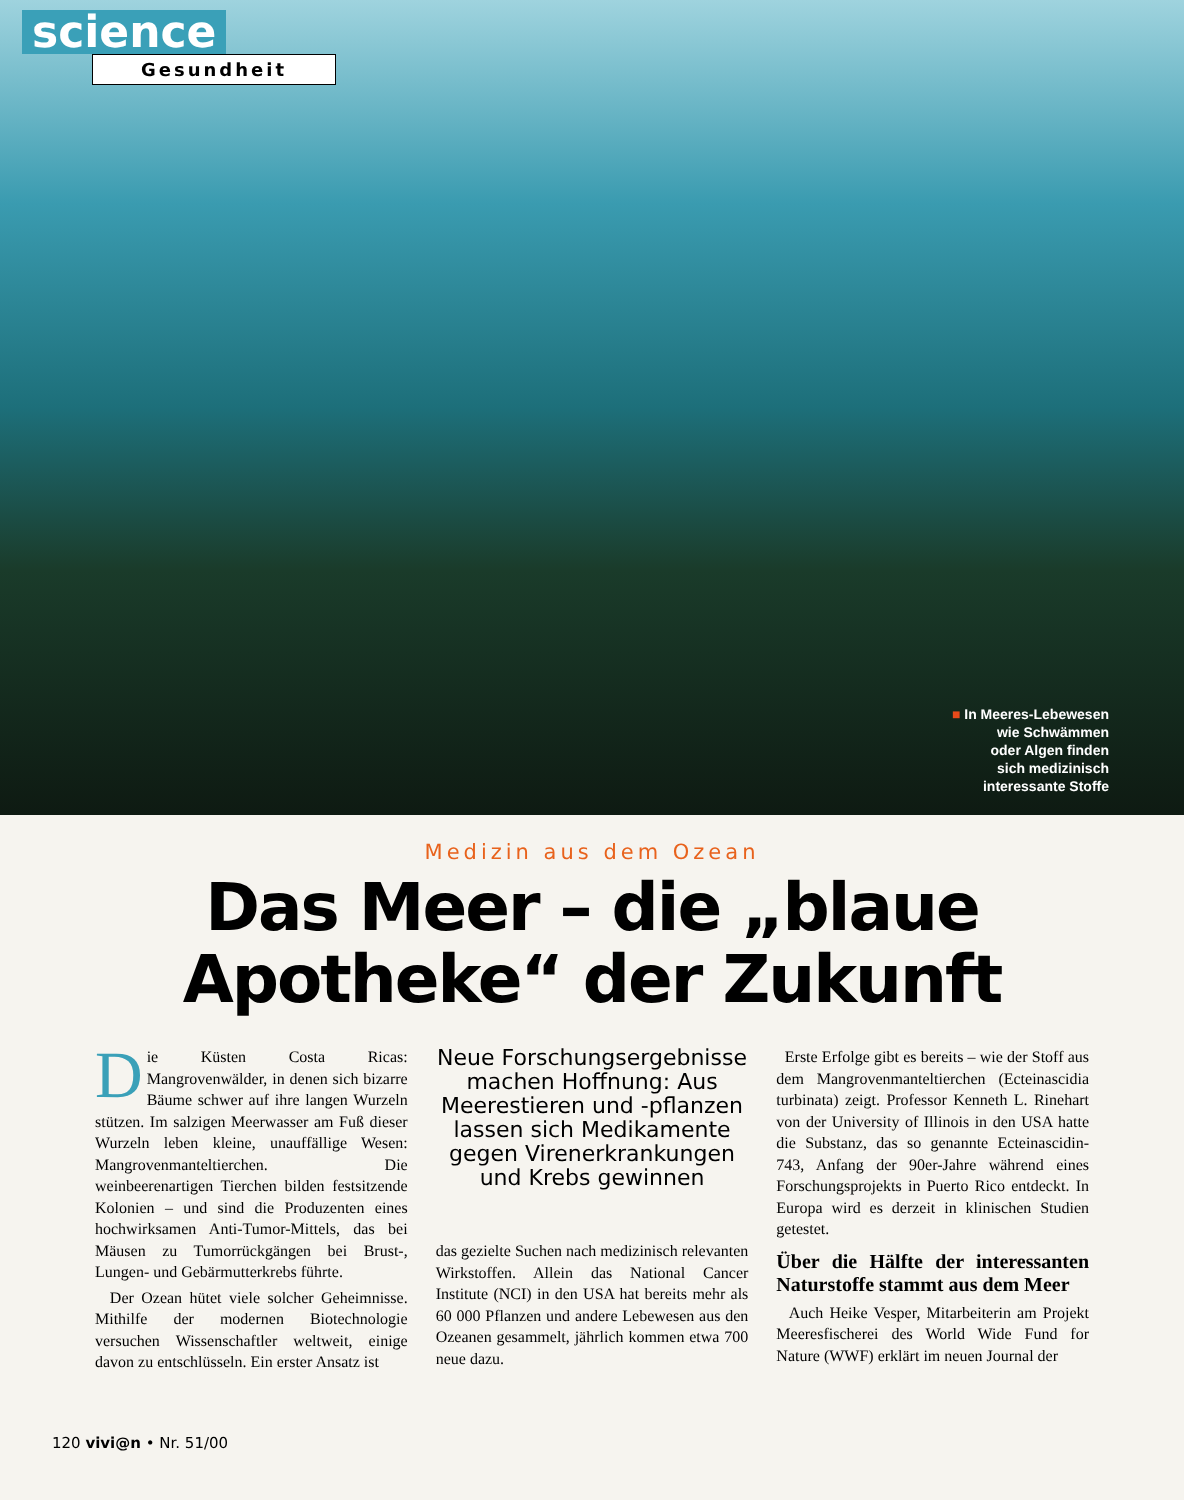science
Gesundheit
■ In Meeres-Lebewesen
wie Schwämmen
oder Algen finden
sich medizinisch
interessante Stoffe
Medizin aus dem Ozean
Das Meer – die „blaue Apotheke“ der Zukunft
Die Küsten Costa Ricas: Mangrovenwälder, in denen sich bizarre Bäume schwer auf ihre langen Wurzeln stützen. Im salzigen Meerwasser am Fuß dieser Wurzeln leben kleine, unauffällige Wesen: Mangrovenmanteltierchen. Die weinbeerenartigen Tierchen bilden festsitzende Kolonien – und sind die Produzenten eines hochwirksamen Anti-Tumor-Mittels, das bei Mäusen zu Tumorrückgängen bei Brust-, Lungen- und Gebärmutterkrebs führte.
Der Ozean hütet viele solcher Geheimnisse. Mithilfe der modernen Biotechnologie versuchen Wissenschaftler weltweit, einige davon zu entschlüsseln. Ein erster Ansatz ist
Neue Forschungsergebnisse machen Hoffnung: Aus Meerestieren und -pflanzen lassen sich Medikamente gegen Virenerkrankungen und Krebs gewinnen
das gezielte Suchen nach medizinisch relevanten Wirkstoffen. Allein das National Cancer Institute (NCI) in den USA hat bereits mehr als 60 000 Pflanzen und andere Lebewesen aus den Ozeanen gesammelt, jährlich kommen etwa 700 neue dazu.
Erste Erfolge gibt es bereits – wie der Stoff aus dem Mangrovenmanteltierchen (Ecteinascidia turbinata) zeigt. Professor Kenneth L. Rinehart von der University of Illinois in den USA hatte die Substanz, das so genannte Ecteinascidin-743, Anfang der 90er-Jahre während eines Forschungsprojekts in Puerto Rico entdeckt. In Europa wird es derzeit in klinischen Studien getestet.
Über die Hälfte der interessanten Naturstoffe stammt aus dem Meer
Auch Heike Vesper, Mitarbeiterin am Projekt Meeresfischerei des World Wide Fund for Nature (WWF) erklärt im neuen Journal der
120 vivi@n • Nr. 51/00